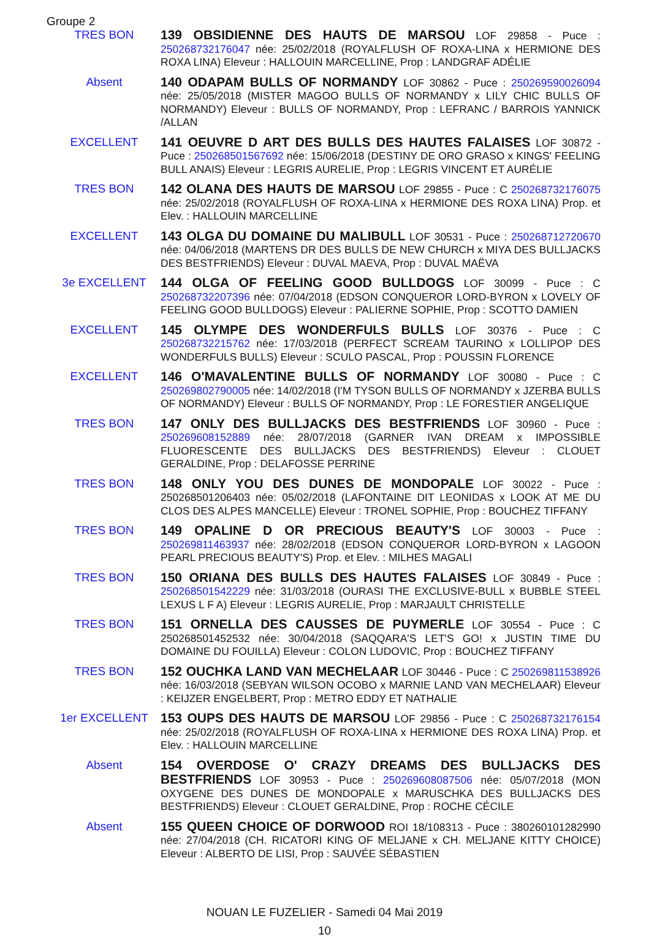Groupe 2
TRES BON
139 OBSIDIENNE DES HAUTS DE MARSOU LOF 29858 - Puce : 250268732176047 née: 25/02/2018 (ROYALFLUSH OF ROXA-LINA x HERMIONE DES ROXA LINA) Eleveur : HALLOUIN MARCELLINE, Prop : LANDGRAF ADÉLIE
Absent
140 ODAPAM BULLS OF NORMANDY LOF 30862 - Puce : 250269590026094 née: 25/05/2018 (MISTER MAGOO BULLS OF NORMANDY x LILY CHIC BULLS OF NORMANDY) Eleveur : BULLS OF NORMANDY, Prop : LEFRANC / BARROIS YANNICK /ALLAN
EXCELLENT
141 OEUVRE D ART DES BULLS DES HAUTES FALAISES LOF 30872 - Puce : 250268501567692 née: 15/06/2018 (DESTINY DE ORO GRASO x KINGS' FEELING BULL ANAIS) Eleveur : LEGRIS AURELIE, Prop : LEGRIS VINCENT ET AURÉLIE
TRES BON
142 OLANA DES HAUTS DE MARSOU LOF 29855 - Puce : C 250268732176075 née: 25/02/2018 (ROYALFLUSH OF ROXA-LINA x HERMIONE DES ROXA LINA) Prop. et Elev. : HALLOUIN MARCELLINE
EXCELLENT
143 OLGA DU DOMAINE DU MALIBULL LOF 30531 - Puce : 250268712720670 née: 04/06/2018 (MARTENS DR DES BULLS DE NEW CHURCH x MIYA DES BULLJACKS DES BESTFRIENDS) Eleveur : DUVAL MAEVA, Prop : DUVAL MAËVA
3e EXCELLENT
144 OLGA OF FEELING GOOD BULLDOGS LOF 30099 - Puce : C 250268732207396 née: 07/04/2018 (EDSON CONQUEROR LORD-BYRON x LOVELY OF FEELING GOOD BULLDOGS) Eleveur : PALIERNE SOPHIE, Prop : SCOTTO DAMIEN
EXCELLENT
145 OLYMPE DES WONDERFULS BULLS LOF 30376 - Puce : C 250268732215762 née: 17/03/2018 (PERFECT SCREAM TAURINO x LOLLIPOP DES WONDERFULS BULLS) Eleveur : SCULO PASCAL, Prop : POUSSIN FLORENCE
EXCELLENT
146 O'MAVALENTINE BULLS OF NORMANDY LOF 30080 - Puce : C 250269802790005 née: 14/02/2018 (I'M TYSON BULLS OF NORMANDY x JZERBA BULLS OF NORMANDY) Eleveur : BULLS OF NORMANDY, Prop : LE FORESTIER ANGELIQUE
TRES BON
147 ONLY DES BULLJACKS DES BESTFRIENDS LOF 30960 - Puce : 250269608152889 née: 28/07/2018 (GARNER IVAN DREAM x IMPOSSIBLE FLUORESCENTE DES BULLJACKS DES BESTFRIENDS) Eleveur : CLOUET GERALDINE, Prop : DELAFOSSE PERRINE
TRES BON
148 ONLY YOU DES DUNES DE MONDOPALE LOF 30022 - Puce : 250268501206403 née: 05/02/2018 (LAFONTAINE DIT LEONIDAS x LOOK AT ME DU CLOS DES ALPES MANCELLE) Eleveur : TRONEL SOPHIE, Prop : BOUCHEZ TIFFANY
TRES BON
149 OPALINE D OR PRECIOUS BEAUTY'S LOF 30003 - Puce : 250269811463937 née: 28/02/2018 (EDSON CONQUEROR LORD-BYRON x LAGOON PEARL PRECIOUS BEAUTY'S) Prop. et Elev. : MILHES MAGALI
TRES BON
150 ORIANA DES BULLS DES HAUTES FALAISES LOF 30849 - Puce : 250268501542229 née: 31/03/2018 (OURASI THE EXCLUSIVE-BULL x BUBBLE STEEL LEXUS L F A) Eleveur : LEGRIS AURELIE, Prop : MARJAULT CHRISTELLE
TRES BON
151 ORNELLA DES CAUSSES DE PUYMERLE LOF 30554 - Puce : C 250268501452532 née: 30/04/2018 (SAQQARA'S LET'S GO! x JUSTIN TIME DU DOMAINE DU FOUILLA) Eleveur : COLON LUDOVIC, Prop : BOUCHEZ TIFFANY
TRES BON
152 OUCHKA LAND VAN MECHELAAR LOF 30446 - Puce : C 250269811538926 née: 16/03/2018 (SEBYAN WILSON OCOBO x MARNIE LAND VAN MECHELAAR) Eleveur : KEIJZER ENGELBERT, Prop : METRO EDDY ET NATHALIE
1er EXCELLENT
153 OUPS DES HAUTS DE MARSOU LOF 29856 - Puce : C 250268732176154 née: 25/02/2018 (ROYALFLUSH OF ROXA-LINA x HERMIONE DES ROXA LINA) Prop. et Elev. : HALLOUIN MARCELLINE
Absent
154 OVERDOSE O' CRAZY DREAMS DES BULLJACKS DES BESTFRIENDS LOF 30953 - Puce : 250269608087506 née: 05/07/2018 (MON OXYGENE DES DUNES DE MONDOPALE x MARUSCHKA DES BULLJACKS DES BESTFRIENDS) Eleveur : CLOUET GERALDINE, Prop : ROCHE CÉCILE
Absent
155 QUEEN CHOICE OF DORWOOD ROI 18/108313 - Puce : 380260101282990 née: 27/04/2018 (CH. RICATORI KING OF MELJANE x CH. MELJANE KITTY CHOICE) Eleveur : ALBERTO DE LISI, Prop : SAUVÉE SÉBASTIEN
NOUAN LE FUZELIER - Samedi 04 Mai 2019
10